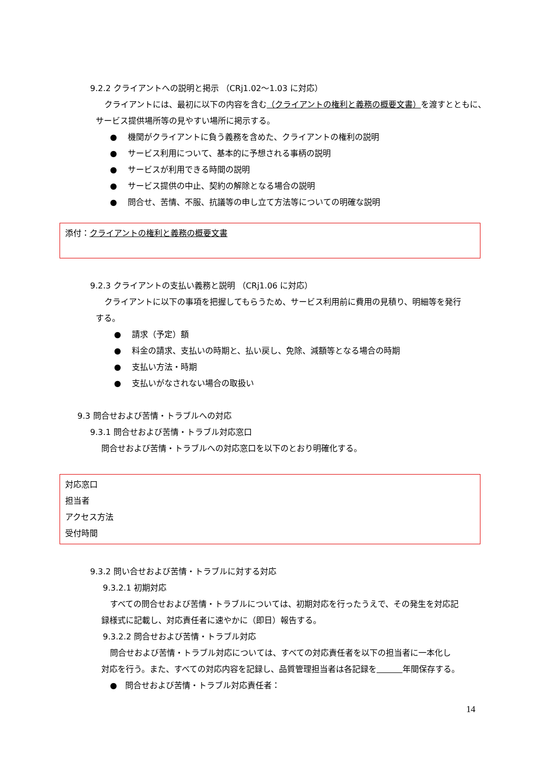9.2.2 クライアントへの説明と掲示 （CRj1.02～1.03 に対応）
クライアントには、最初に以下の内容を含む（クライアントの権利と義務の概要文書）を渡すとともに、
サービス提供場所等の見やすい場所に掲示する。
●　 機関がクライアントに負う義務を含めた、クライアントの権利の説明
●　 サービス利用について、基本的に予想される事柄の説明
●　 サービスが利用できる時間の説明
●　 サービス提供の中止、契約の解除となる場合の説明
●　 問合せ、苦情、不服、抗議等の申し立て方法等についての明確な説明
添付：クライアントの権利と義務の概要文書
9.2.3 クライアントの支払い義務と説明 （CRj1.06 に対応）
クライアントに以下の事項を把握してもらうため、サービス利用前に費用の見積り、明細等を発行
する。
●　 請求（予定）額
●　 料金の請求、支払いの時期と、払い戻し、免除、減額等となる場合の時期
●　 支払い方法・時期
●　 支払いがなされない場合の取扱い
9.3 問合せおよび苦情・トラブルへの対応
9.3.1 問合せおよび苦情・トラブル対応窓口
問合せおよび苦情・トラブルへの対応窓口を以下のとおり明確化する。
対応窓口
担当者
アクセス方法
受付時間
9.3.2 問い合せおよび苦情・トラブルに対する対応
9.3.2.1 初期対応
すべての問合せおよび苦情・トラブルについては、初期対応を行ったうえで、その発生を対応記
録様式に記載し、対応責任者に速やかに（即日）報告する。
9.3.2.2 問合せおよび苦情・トラブル対応
問合せおよび苦情・トラブル対応については、すべての対応責任者を以下の担当者に一本化し
対応を行う。また、すべての対応内容を記録し、品質管理担当者は各記録を 年間保存する。
●　問合せおよび苦情・トラブル対応責任者：
14